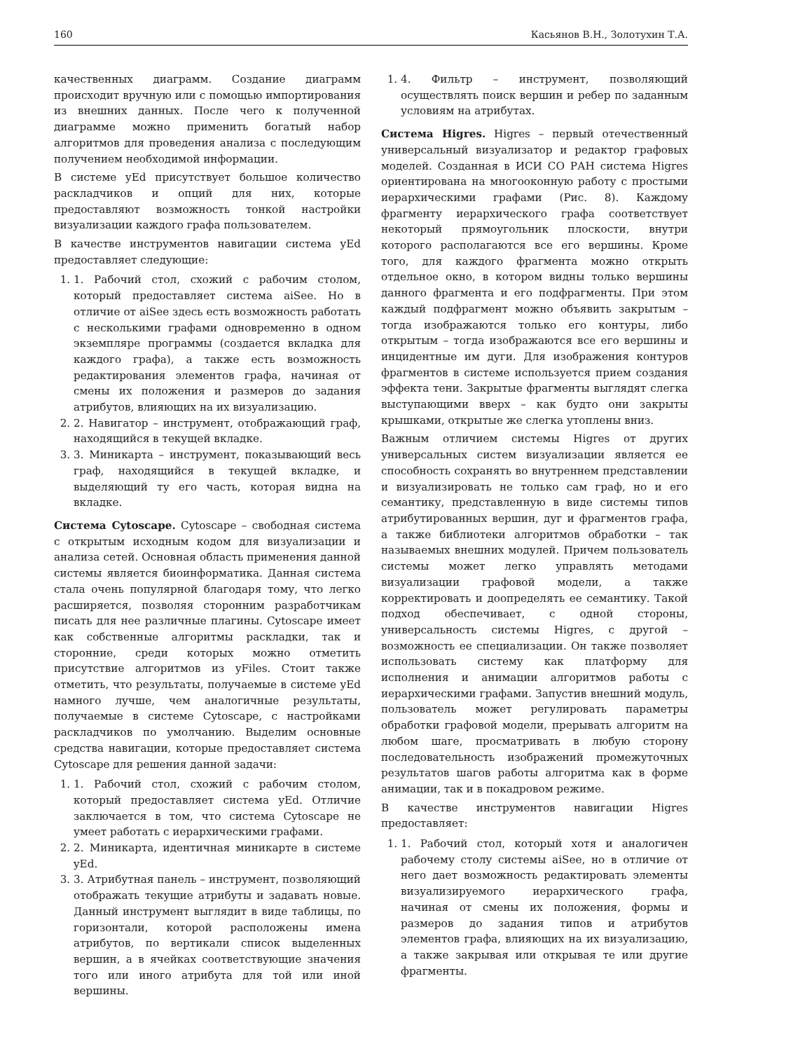160 Касьянов В.Н., Золотухин Т.А.
качественных диаграмм. Создание диаграмм происходит вручную или с помощью импортирования из внешних данных. После чего к полученной диаграмме можно применить богатый набор алгоритмов для проведения анализа с последующим получением необходимой информации.
В системе yEd присутствует большое количество раскладчиков и опций для них, которые предоставляют возможность тонкой настройки визуализации каждого графа пользователем.
В качестве инструментов навигации система yEd предоставляет следующие:
1. 1. Рабочий стол, схожий с рабочим столом, который предоставляет система aiSee. Но в отличие от aiSee здесь есть возможность работать с несколькими графами одновременно в одном экземпляре программы (создается вкладка для каждого графа), а также есть возможность редактирования элементов графа, начиная от смены их положения и размеров до задания атрибутов, влияющих на их визуализацию.
2. 2. Навигатор – инструмент, отображающий граф, находящийся в текущей вкладке.
3. 3. Миникарта – инструмент, показывающий весь граф, находящийся в текущей вкладке, и выделяющий ту его часть, которая видна на вкладке.
Система Cytoscape. Cytoscape – свободная система с открытым исходным кодом для визуализации и анализа сетей. Основная область применения данной системы является биоинформатика. Данная система стала очень популярной благодаря тому, что легко расширяется, позволяя сторонним разработчикам писать для нее различные плагины. Cytoscape имеет как собственные алгоритмы раскладки, так и сторонние, среди которых можно отметить присутствие алгоритмов из yFiles. Стоит также отметить, что результаты, получаемые в системе yEd намного лучше, чем аналогичные результаты, получаемые в системе Cytoscape, с настройками раскладчиков по умолчанию. Выделим основные средства навигации, которые предоставляет система Cytoscape для решения данной задачи:
1. 1. Рабочий стол, схожий с рабочим столом, который предоставляет система yEd. Отличие заключается в том, что система Cytoscape не умеет работать с иерархическими графами.
2. 2. Миникарта, идентичная миникарте в системе yEd.
3. 3. Атрибутная панель – инструмент, позволяющий отображать текущие атрибуты и задавать новые. Данный инструмент выглядит в виде таблицы, по горизонтали, которой расположены имена атрибутов, по вертикали список выделенных вершин, а в ячейках соответствующие значения того или иного атрибута для той или иной вершины.
1. 4. Фильтр – инструмент, позволяющий осуществлять поиск вершин и ребер по заданным условиям на атрибутах.
Система Higres. Higres – первый отечественный универсальный визуализатор и редактор графовых моделей. Созданная в ИСИ СО РАН система Higres ориентирована на многооконную работу с простыми иерархическими графами (Рис. 8). Каждому фрагменту иерархического графа соответствует некоторый прямоугольник плоскости, внутри которого располагаются все его вершины. Кроме того, для каждого фрагмента можно открыть отдельное окно, в котором видны только вершины данного фрагмента и его подфрагменты. При этом каждый подфрагмент можно объявить закрытым – тогда изображаются только его контуры, либо открытым – тогда изображаются все его вершины и инцидентные им дуги. Для изображения контуров фрагментов в системе используется прием создания эффекта тени. Закрытые фрагменты выглядят слегка выступающими вверх – как будто они закрыты крышками, открытые же слегка утоплены вниз.
Важным отличием системы Higres от других универсальных систем визуализации является ее способность сохранять во внутреннем представлении и визуализировать не только сам граф, но и его семантику, представленную в виде системы типов атрибутированных вершин, дуг и фрагментов графа, а также библиотеки алгоритмов обработки – так называемых внешних модулей. Причем пользователь системы может легко управлять методами визуализации графовой модели, а также корректировать и доопределять ее семантику. Такой подход обеспечивает, с одной стороны, универсальность системы Higres, с другой – возможность ее специализации. Он также позволяет использовать систему как платформу для исполнения и анимации алгоритмов работы с иерархическими графами. Запустив внешний модуль, пользователь может регулировать параметры обработки графовой модели, прерывать алгоритм на любом шаге, просматривать в любую сторону последовательность изображений промежуточных результатов шагов работы алгоритма как в форме анимации, так и в покадровом режиме.
В качестве инструментов навигации Higres предоставляет:
1. 1. Рабочий стол, который хотя и аналогичен рабочему столу системы aiSee, но в отличие от него дает возможность редактировать элементы визуализируемого иерархического графа, начиная от смены их положения, формы и размеров до задания типов и атрибутов элементов графа, влияющих на их визуализацию, а также закрывая или открывая те или другие фрагменты.